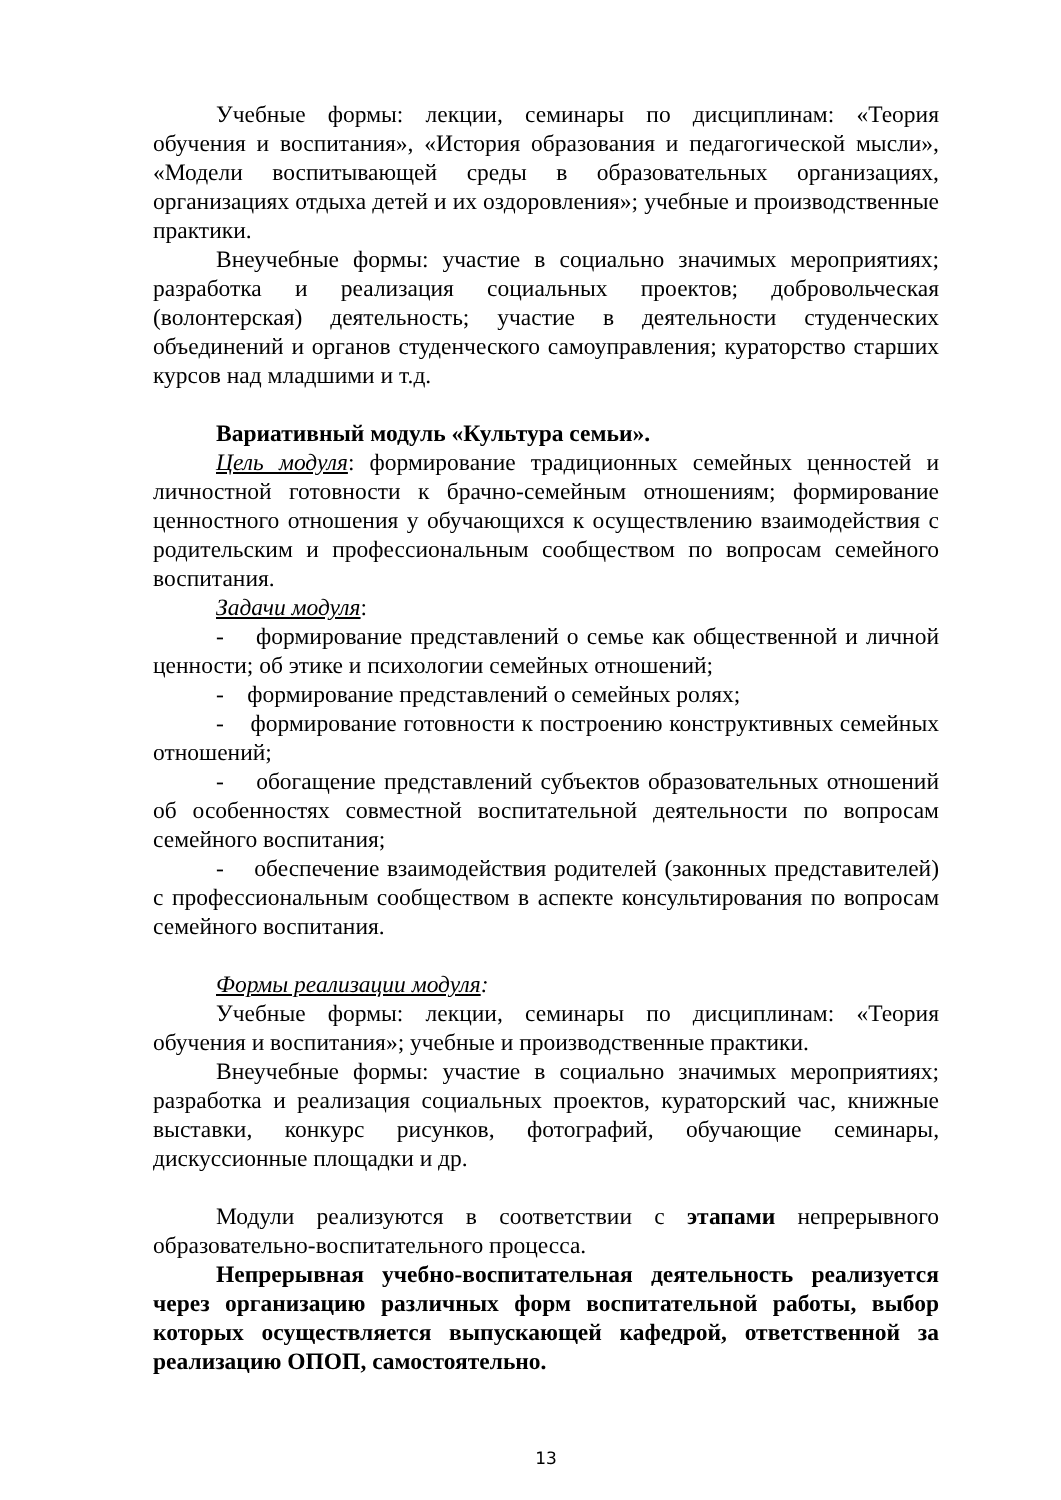Учебные формы: лекции, семинары по дисциплинам: «Теория обучения и воспитания», «История образования и педагогической мысли», «Модели воспитывающей среды в образовательных организациях, организациях отдыха детей и их оздоровления»; учебные и производственные практики.
Внеучебные формы: участие в социально значимых мероприятиях; разработка и реализация социальных проектов; добровольческая (волонтерская) деятельность; участие в деятельности студенческих объединений и органов студенческого самоуправления; кураторство старших курсов над младшими и т.д.
Вариативный модуль «Культура семьи».
Цель модуля: формирование традиционных семейных ценностей и личностной готовности к брачно-семейным отношениям; формирование ценностного отношения у обучающихся к осуществлению взаимодействия с родительским и профессиональным сообществом по вопросам семейного воспитания.
Задачи модуля:
- формирование представлений о семье как общественной и личной ценности; об этике и психологии семейных отношений;
- формирование представлений о семейных ролях;
- формирование готовности к построению конструктивных семейных отношений;
- обогащение представлений субъектов образовательных отношений об особенностях совместной воспитательной деятельности по вопросам семейного воспитания;
- обеспечение взаимодействия родителей (законных представителей) с профессиональным сообществом в аспекте консультирования по вопросам семейного воспитания.
Формы реализации модуля:
Учебные формы: лекции, семинары по дисциплинам: «Теория обучения и воспитания»; учебные и производственные практики.
Внеучебные формы: участие в социально значимых мероприятиях; разработка и реализация социальных проектов, кураторский час, книжные выставки, конкурс рисунков, фотографий, обучающие семинары, дискуссионные площадки и др.
Модули реализуются в соответствии с этапами непрерывного образовательно-воспитательного процесса.
Непрерывная учебно-воспитательная деятельность реализуется через организацию различных форм воспитательной работы, выбор которых осуществляется выпускающей кафедрой, ответственной за реализацию ОПОП, самостоятельно.
13